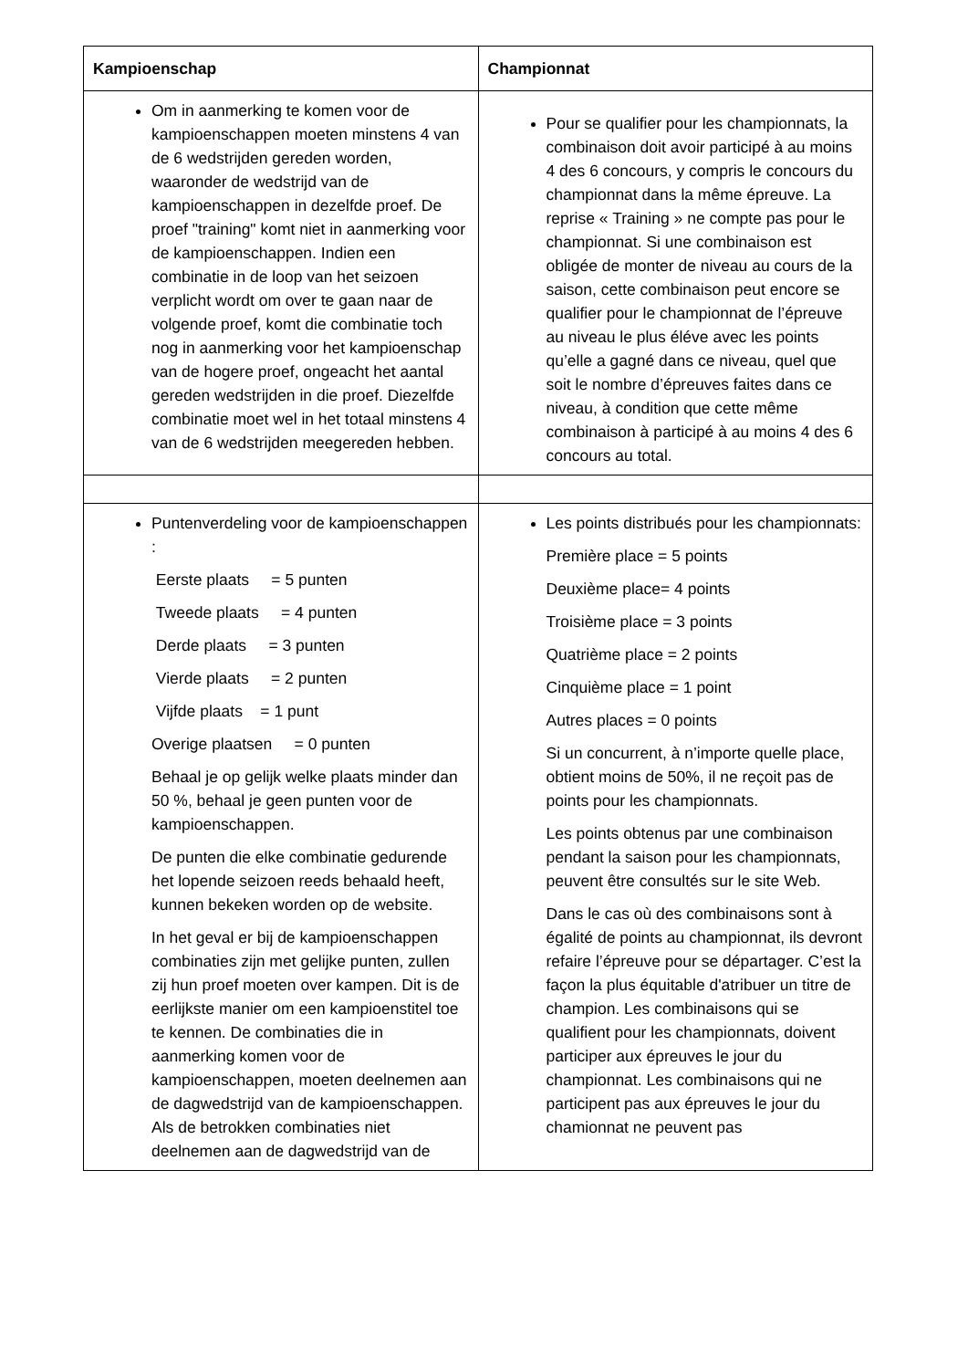| Kampioenschap | Championnat |
| --- | --- |
| Om in aanmerking te komen voor de kampioenschappen moeten minstens 4 van de 6 wedstrijden gereden worden, waaronder de wedstrijd van de kampioenschappen in dezelfde proef. De proef "training" komt niet in aanmerking voor de kampioenschappen. Indien een combinatie in de loop van het seizoen verplicht wordt om over te gaan naar de volgende proef, komt die combinatie toch nog in aanmerking voor het kampioenschap van de hogere proef, ongeacht het aantal gereden wedstrijden in die proef. Diezelfde combinatie moet wel in het totaal minstens 4 van de 6 wedstrijden meegereden hebben. | Pour se qualifier pour les championnats, la combinaison doit avoir participé à au moins 4 des 6 concours, y compris le concours du championnat dans la même épreuve. La reprise « Training » ne compte pas pour le championnat. Si une combinaison est obligée de monter de niveau au cours de la saison, cette combinaison peut encore se qualifier pour le championnat de l’épreuve au niveau le plus éléve avec les points qu’elle a gagné dans ce niveau, quel que soit le nombre d’épreuves faites dans ce niveau, à condition que cette même combinaison à participé à au moins 4 des 6 concours au total. |
| Puntenverdeling voor de kampioenschappen : Eerste plaats = 5 punten Tweede plaats = 4 punten Derde plaats = 3 punten Vierde plaats = 2 punten Vijfde plaats = 1 punt Overige plaatsen = 0 punten Behaal je op gelijk welke plaats minder dan 50 %, behaal je geen punten voor de kampioenschappen. De punten die elke combinatie gedurende het lopende seizoen reeds behaald heeft, kunnen bekeken worden op de website. In het geval er bij de kampioenschappen combinaties zijn met gelijke punten, zullen zij hun proef moeten over kampen. Dit is de eerlijkste manier om een kampioenstitel toe te kennen. De combinaties die in aanmerking komen voor de kampioenschappen, moeten deelnemen aan de dagwedstrijd van de kampioenschappen. Als de betrokken combinaties niet deelnemen aan de dagwedstrijd van de | Les points distribués pour les championnats: Première place = 5 points Deuxième place= 4 points Troisième place = 3 points Quatrième place = 2 points Cinquième place = 1 point Autres places = 0 points Si un concurrent, à n’importe quelle place, obtient moins de 50%, il ne reçoit pas de points pour les championnats. Les points obtenus par une combinaison pendant la saison pour les championnats, peuvent être consultés sur le site Web. Dans le cas où des combinaisons sont à égalité de points au championnat, ils devront refaire l’épreuve pour se départager. C’est la façon la plus équitable d'atribuer un titre de champion. Les combinaisons qui se qualifient pour les championnats, doivent participer aux épreuves le jour du championnat. Les combinaisons qui ne participent pas aux épreuves le jour du chamionnat ne peuvent pas |